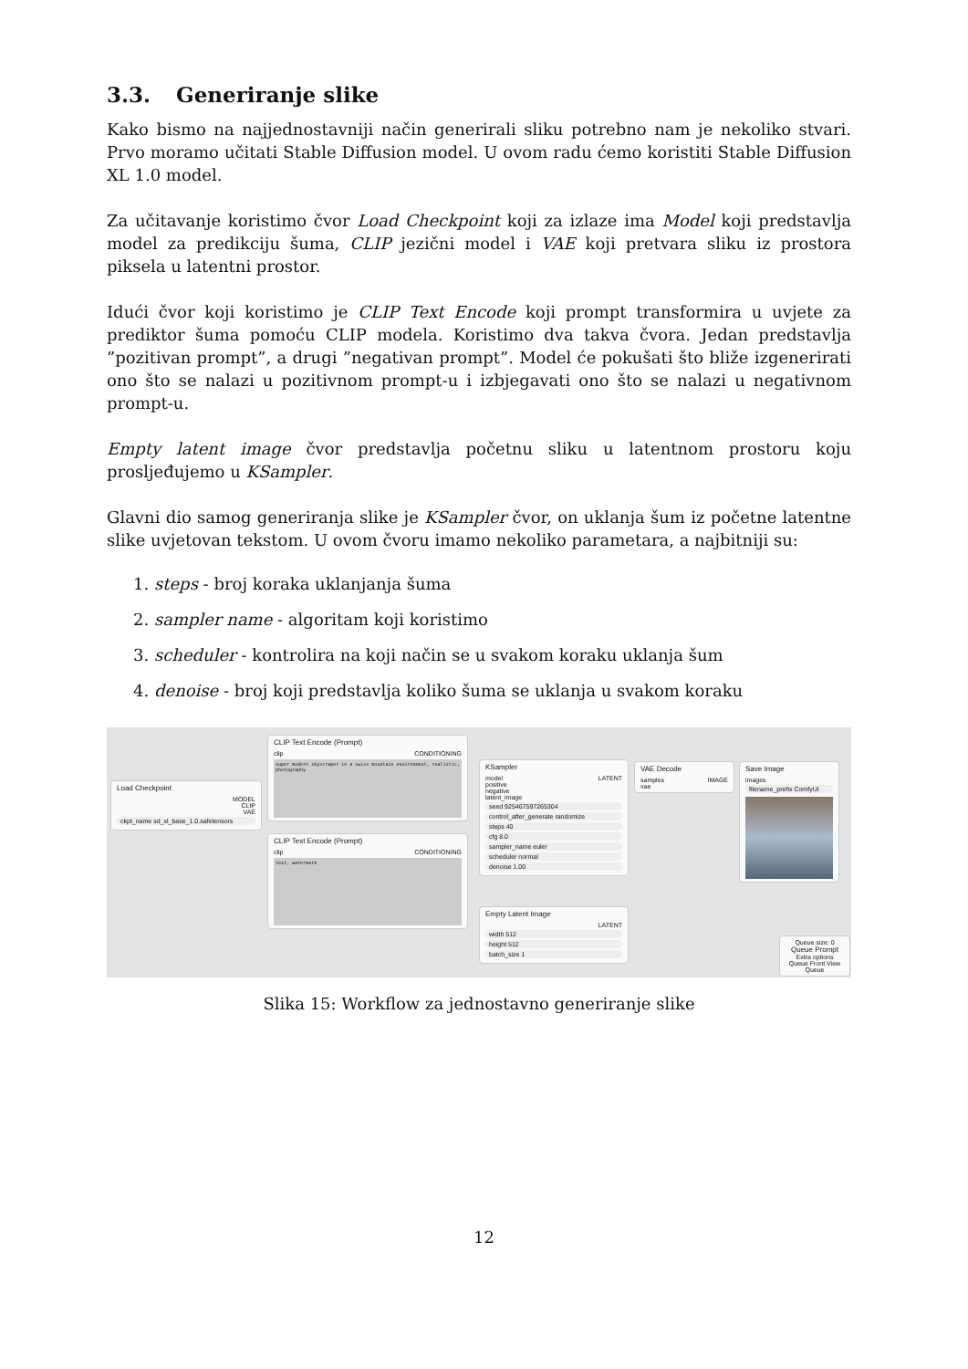3.3. Generiranje slike
Kako bismo na najjednostavniji način generirali sliku potrebno nam je nekoliko stvari. Prvo moramo učitati Stable Diffusion model. U ovom radu ćemo koristiti Stable Diffusion XL 1.0 model.
Za učitavanje koristimo čvor Load Checkpoint koji za izlaze ima Model koji predstavlja model za predikciju šuma, CLIP jezični model i VAE koji pretvara sliku iz prostora piksela u latentni prostor.
Idući čvor koji koristimo je CLIP Text Encode koji prompt transformira u uvjete za prediktor šuma pomoću CLIP modela. Koristimo dva takva čvora. Jedan predstavlja ”pozitivan prompt”, a drugi ”negativan prompt”. Model će pokušati što bliže izgenerirati ono što se nalazi u pozitivnom prompt-u i izbjegavati ono što se nalazi u negativnom prompt-u.
Empty latent image čvor predstavlja početnu sliku u latentnom prostoru koju prosljeđujemo u KSampler.
Glavni dio samog generiranja slike je KSampler čvor, on uklanja šum iz početne latentne slike uvjetovan tekstom. U ovom čvoru imamo nekoliko parametara, a najbitniji su:
1. steps - broj koraka uklanjanja šuma
2. sampler name - algoritam koji koristimo
3. scheduler - kontrolira na koji način se u svakom koraku uklanja šum
4. denoise - broj koji predstavlja koliko šuma se uklanja u svakom koraku
Load Checkpoint
MODEL
CLIP
VAE
ckpt_name sd_xl_base_1.0.safetensors
CLIP Text Encode (Prompt)
clip CONDITIONING
super modern skyscraper in a swiss mountain environment, realistic, photography
CLIP Text Encode (Prompt)
clip CONDITIONING
text, watermark
KSampler
model LATENT
positive
negative
latent_image
seed 925467597265304
control_after_generate randomize
steps 40
cfg 8.0
sampler_name euler
scheduler normal
denoise 1.00
Empty Latent Image
LATENT
width 512
height 512
batch_size 1
VAE Decode
samples IMAGE
vae
Save Image
images
filename_prefix ComfyUI
Queue size: 0
Queue Prompt
Extra options
Queue Front View Queue
Slika 15: Workflow za jednostavno generiranje slike
12